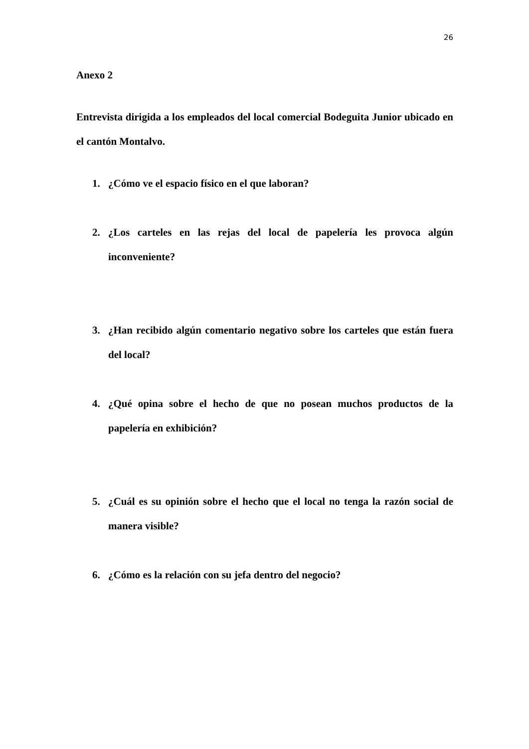26
Anexo 2
Entrevista dirigida a los empleados del local comercial Bodeguita Junior ubicado en el cantón Montalvo.
1. ¿Cómo ve el espacio físico en el que laboran?
2. ¿Los carteles en las rejas del local de papelería les provoca algún inconveniente?
3. ¿Han recibido algún comentario negativo sobre los carteles que están fuera del local?
4. ¿Qué opina sobre el hecho de que no posean muchos productos de la papelería en exhibición?
5. ¿Cuál es su opinión sobre el hecho que el local no tenga la razón social de manera visible?
6. ¿Cómo es la relación con su jefa dentro del negocio?